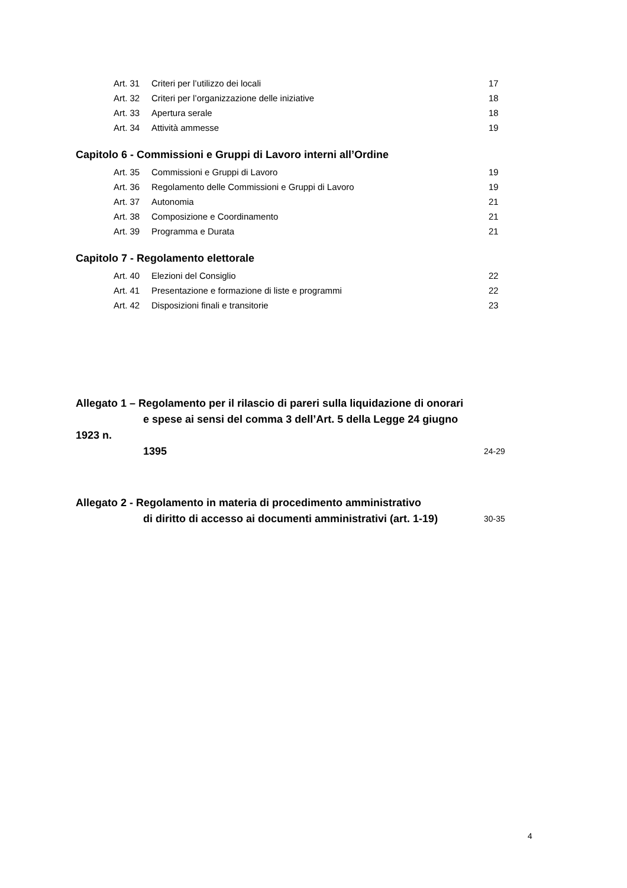Art. 31 Criteri per l’utilizzo dei locali 17
Art. 32 Criteri per l’organizzazione delle iniziative 18
Art. 33 Apertura serale 18
Art. 34 Attività ammesse 19
Capitolo 6 - Commissioni e Gruppi di Lavoro interni all’Ordine
Art. 35 Commissioni e Gruppi di Lavoro 19
Art. 36 Regolamento delle Commissioni e Gruppi di Lavoro 19
Art. 37 Autonomia 21
Art. 38 Composizione e Coordinamento 21
Art. 39 Programma e Durata 21
Capitolo 7 - Regolamento elettorale
Art. 40 Elezioni del Consiglio 22
Art. 41 Presentazione e formazione di liste e programmi 22
Art. 42 Disposizioni finali e transitorie 23
Allegato 1 – Regolamento per il rilascio di pareri sulla liquidazione di onorari
e spese ai sensi del comma 3 dell’Art. 5 della Legge 24 giugno 1923 n.
1395
24-29
Allegato 2 - Regolamento in materia di procedimento amministrativo
di diritto di accesso ai documenti amministrativi (art. 1-19)
30-35
4